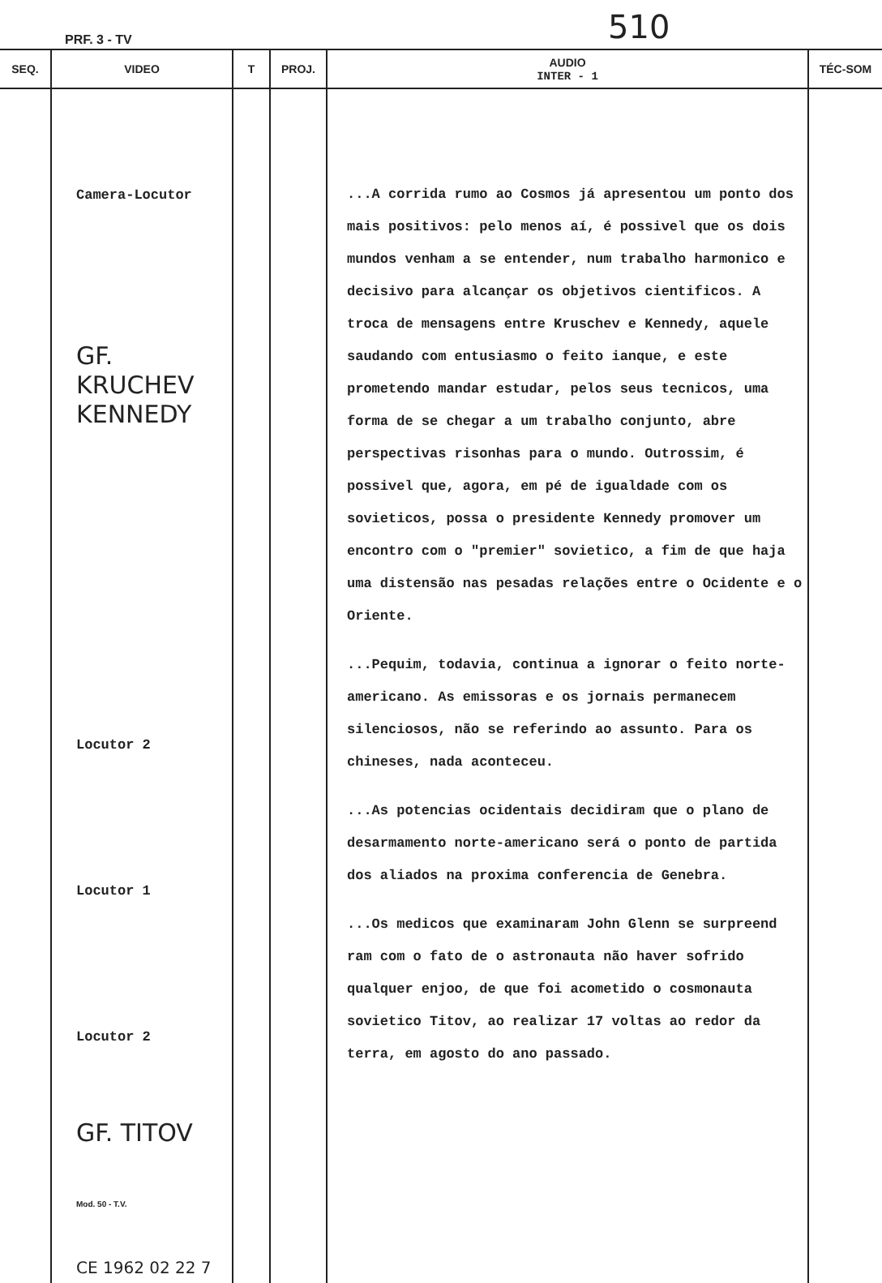PRF. 3 - TV 510
| SEQ. | VIDEO | T | PROJ. | AUDIO INTER - 1 | TÉC-SOM |
| --- | --- | --- | --- | --- | --- |
| | Camera-Locutor GF. KRUCHEV KENNEDY Locutor 2 Locutor 1 Locutor 2 GF. TITOV Mod. 50 - T.V. CE 1962 02 22 7 | | | ...A corrida rumo ao Cosmos já apresentou um ponto dos mais positivos: pelo menos aí, é possivel que os dois mundos venham a se entender, num trabalho harmonico e decisivo para alcançar os objetivos cientificos. A troca de mensagens entre Kruschev e Kennedy, aquele saudando com entusiasmo o feito ianque, e este prometendo mandar estudar, pelos seus tecnicos, uma forma de se chegar a um trabalho conjunto, abre perspectivas risonhas para o mundo. Outrossim, é possivel que, agora, em pé de igualdade com os sovieticos, possa o presidente Kennedy promover um encontro com o "premier" sovietico, a fim de que haja uma distensão nas pesadas relações entre o Ocidente e o Oriente. ...Pequim, todavia, continua a ignorar o feito norte-americano. As emissoras e os jornais permanecem silenciosos, não se referindo ao assunto. Para os chineses, nada aconteceu. ...As potencias ocidentais decidiram que o plano de desarmamento norte-americano será o ponto de partida dos aliados na proxima conferencia de Genebra. ...Os medicos que examinaram John Glenn se surpreend ram com o fato de o astronauta não haver sofrido qualquer enjoo, de que foi acometido o cosmonauta sovietico Titov, ao realizar 17 voltas ao redor da terra, em agosto do ano passado. | |